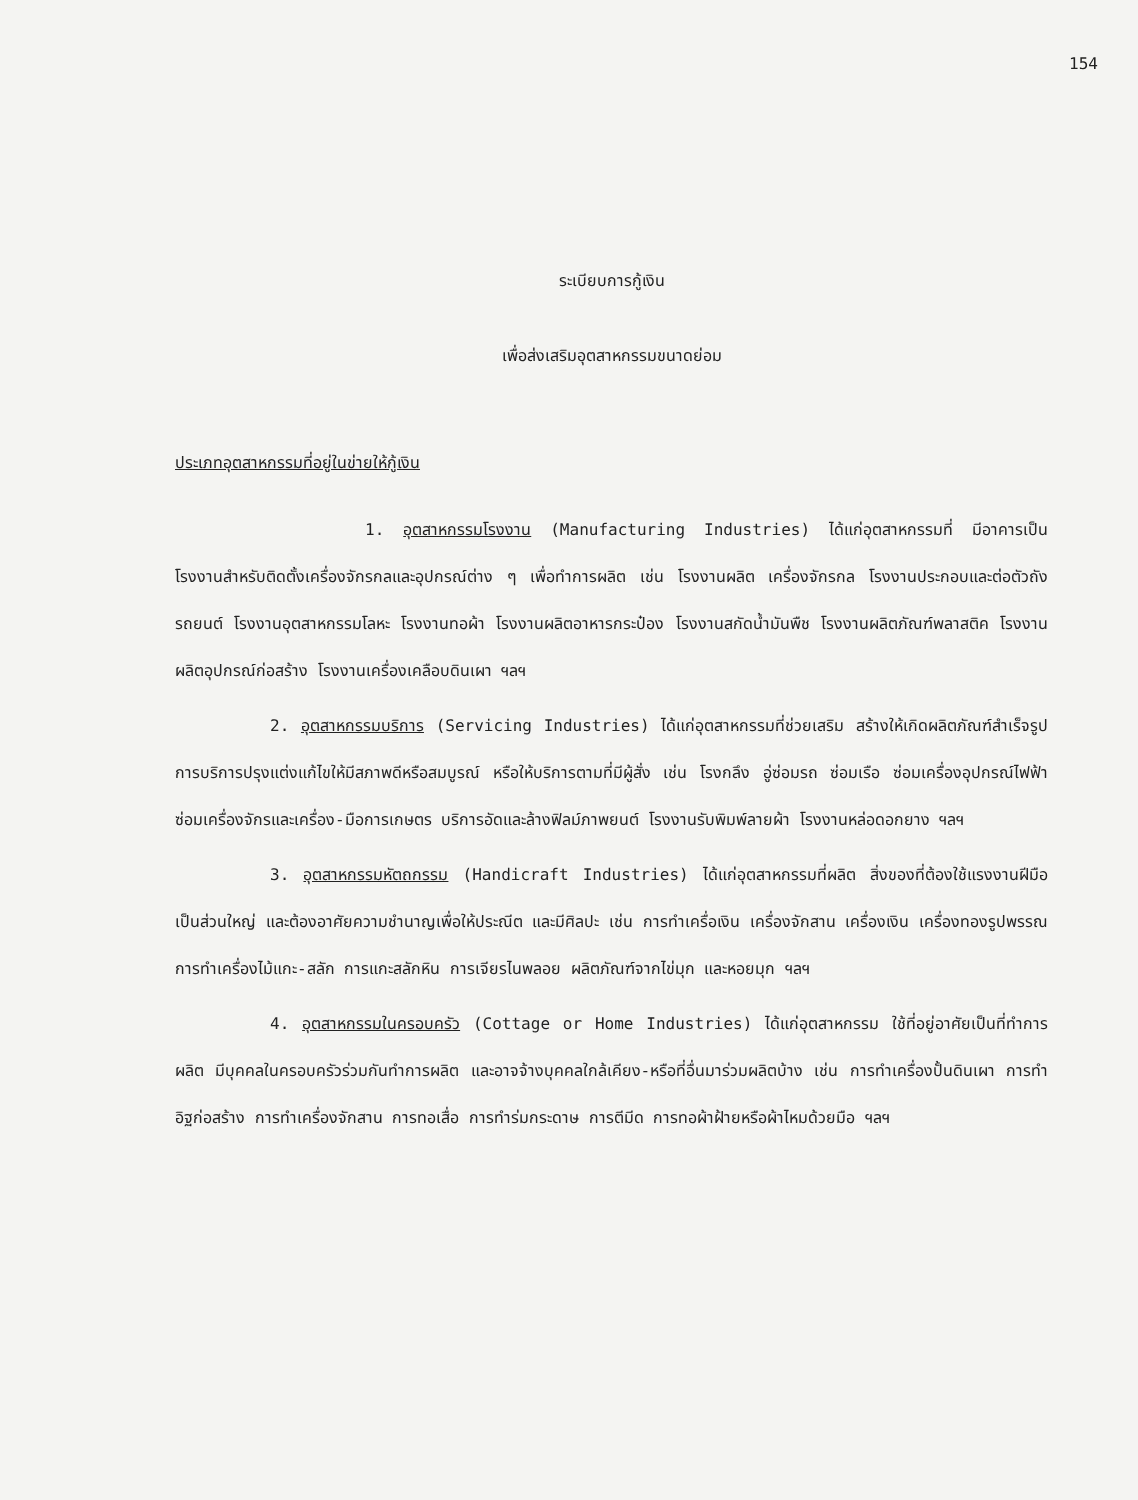154
ระเบียบการกู้เงิน
เพื่อส่งเสริมอุตสาหกรรมขนาดย่อม
ประเภทอุตสาหกรรมที่อยู่ในข่ายให้กู้เงิน
1. อุตสาหกรรมโรงงาน (Manufacturing Industries) ได้แก่อุตสาหกรรมที่ มีอาคารเป็นโรงงานสำหรับติดตั้งเครื่องจักรกลและอุปกรณ์ต่าง ๆ เพื่อทำการผลิต เช่น โรงงานผลิต เครื่องจักรกล โรงงานประกอบและต่อตัวถังรถยนต์ โรงงานอุตสาหกรรมโลหะ โรงงานทอผ้า โรงงานผลิตอาหารกระป๋อง โรงงานสกัดน้ำมันพืช โรงงานผลิตภัณฑ์พลาสติค โรงงานผลิตอุปกรณ์ก่อสร้าง โรงงานเครื่องเคลือบดินเผา ฯลฯ
2. อุตสาหกรรมบริการ (Servicing Industries) ได้แก่อุตสาหกรรมที่ช่วยเสริม สร้างให้เกิดผลิตภัณฑ์สำเร็จรูป การบริการปรุงแต่งแก้ไขให้มีสภาพดีหรือสมบูรณ์ หรือให้บริการตามที่มีผู้สั่ง เช่น โรงกลึง อู่ซ่อมรถ ซ่อมเรือ ซ่อมเครื่องอุปกรณ์ไฟฟ้า ซ่อมเครื่องจักรและเครื่อง-มือการเกษตร บริการอัดและล้างฟิลม์ภาพยนต์ โรงงานรับพิมพ์ลายผ้า โรงงานหล่อดอกยาง ฯลฯ
3. อุตสาหกรรมหัตถกรรม (Handicraft Industries) ได้แก่อุตสาหกรรมที่ผลิต สิ่งของที่ต้องใช้แรงงานฝีมือเป็นส่วนใหญ่ และต้องอาศัยความชำนาญเพื่อให้ประณีต และมีศิลปะ เช่น การทำเครื่อเงิน เครื่องจักสาน เครื่องเงิน เครื่องทองรูปพรรณ การทำเครื่องไม้แกะ-สลัก การแกะสลักหิน การเจียรไนพลอย ผลิตภัณฑ์จากไข่มุก และหอยมุก ฯลฯ
4. อุตสาหกรรมในครอบครัว (Cottage or Home Industries) ได้แก่อุตสาหกรรม ใช้ที่อยู่อาศัยเป็นที่ทำการผลิต มีบุคคลในครอบครัวร่วมกันทำการผลิต และอาจจ้างบุคคลใกล้เคียง-หรือที่อื่นมาร่วมผลิตบ้าง เช่น การทำเครื่องปั้นดินเผา การทำอิฐก่อสร้าง การทำเครื่องจักสาน การทอเสื่อ การทำร่มกระดาษ การตีมีด การทอผ้าฝ้ายหรือผ้าไหมด้วยมือ ฯลฯ